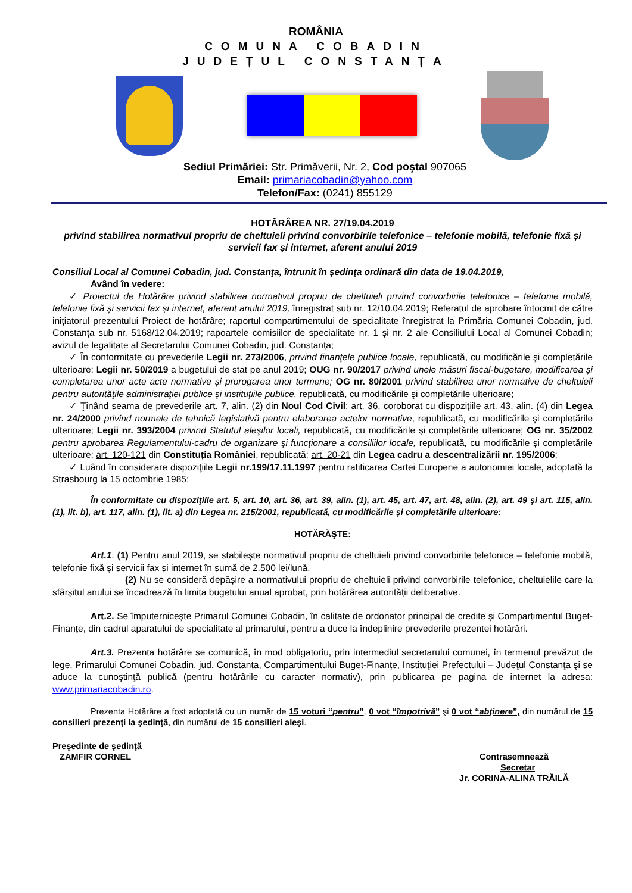ROMÂNIA
COMUNA COBADIN
JUDEȚUL CONSTANȚA
Sediul Primăriei: Str. Primăverii, Nr. 2, Cod poştal 907065
Email: primariacobadin@yahoo.com
Telefon/Fax: (0241) 855129
HOTĂRÂREA NR. 27/19.04.2019
privind stabilirea normativul propriu de cheltuieli privind convorbirile telefonice – telefonie mobilă, telefonie fixă și servicii fax și internet, aferent anului 2019
Consiliul Local al Comunei Cobadin, jud. Constanţa, întrunit în şedinţa ordinară din data de 19.04.2019,
Având în vedere:
✓ Proiectul de Hotărâre privind stabilirea normativul propriu de cheltuieli privind convorbirile telefonice – telefonie mobilă, telefonie fixă și servicii fax și internet, aferent anului 2019, înregistrat sub nr. 12/10.04.2019; Referatul de aprobare întocmit de către inițiatorul prezentului Proiect de hotărâre; raportul compartimentului de specialitate înregistrat la Primăria Comunei Cobadin, jud. Constanța sub nr. 5168/12.04.2019; rapoartele comisiilor de specialitate nr. 1 și nr. 2 ale Consiliului Local al Comunei Cobadin; avizul de legalitate al Secretarului Comunei Cobadin, jud. Constanța;
✓ În conformitate cu prevederile Legii nr. 273/2006, privind finanţele publice locale, republicată, cu modificările şi completările ulterioare; Legii nr. 50/2019 a bugetului de stat pe anul 2019; OUG nr. 90/2017 privind unele măsuri fiscal-bugetare, modificarea și completarea unor acte acte normative și prorogarea unor termene; OG nr. 80/2001 privind stabilirea unor normative de cheltuieli pentru autorităţile administraţiei publice şi instituţiile publice, republicată, cu modificările şi completările ulterioare;
✓ Ţinând seama de prevederile art. 7, alin. (2) din Noul Cod Civil; art. 36, coroborat cu dispoziţiile art. 43, alin. (4) din Legea nr. 24/2000 privind normele de tehnică legislativă pentru elaborarea actelor normative, republicată, cu modificările și completările ulterioare; Legii nr. 393/2004 privind Statutul aleşilor locali, republicată, cu modificările și completările ulterioare; OG nr. 35/2002 pentru aprobarea Regulamentului-cadru de organizare şi funcţionare a consiliilor locale, republicată, cu modificările și completările ulterioare; art. 120-121 din Constituția României, republicată; art. 20-21 din Legea cadru a descentralizării nr. 195/2006;
✓ Luând în considerare dispoziţiile Legii nr.199/17.11.1997 pentru ratificarea Cartei Europene a autonomiei locale, adoptată la Strasbourg la 15 octombrie 1985;
În conformitate cu dispoziţiile art. 5, art. 10, art. 36, art. 39, alin. (1), art. 45, art. 47, art. 48, alin. (2), art. 49 şi art. 115, alin. (1), lit. b), art. 117, alin. (1), lit. a) din Legea nr. 215/2001, republicată, cu modificările şi completările ulterioare:
HOTĂRĂŞTE:
Art.1. (1) Pentru anul 2019, se stabilește normativul propriu de cheltuieli privind convorbirile telefonice – telefonie mobilă, telefonie fixă și servicii fax și internet în sumă de 2.500 lei/lună.
(2) Nu se consideră depășire a normativului propriu de cheltuieli privind convorbirile telefonice, cheltuielile care la sfârșitul anului se încadrează în limita bugetului anual aprobat, prin hotărârea autorității deliberative.
Art.2. Se împuternicește Primarul Comunei Cobadin, în calitate de ordonator principal de credite și Compartimentul Buget-Finanțe, din cadrul aparatului de specialitate al primarului, pentru a duce la îndeplinire prevederile prezentei hotărâri.
Art.3. Prezenta hotărâre se comunică, în mod obligatoriu, prin intermediul secretarului comunei, în termenul prevăzut de lege, Primarului Comunei Cobadin, jud. Constanța, Compartimentului Buget-Finanțe, Instituţiei Prefectului – Judeţul Constanţa şi se aduce la cunoştinţă publică (pentru hotărârile cu caracter normativ), prin publicarea pe pagina de internet la adresa: www.primariacobadin.ro.
Prezenta Hotărâre a fost adoptată cu un număr de 15 voturi “pentru”, 0 vot “împotrivă” şi 0 vot “abţinere”, din numărul de 15 consilieri prezenţi la şedinţă, din numărul de 15 consilieri aleşi.
Preşedinte de şedinţă
ZAMFIR CORNEL
Contrasemnează
Secretar
Jr. CORINA-ALINA TRĂILĂ